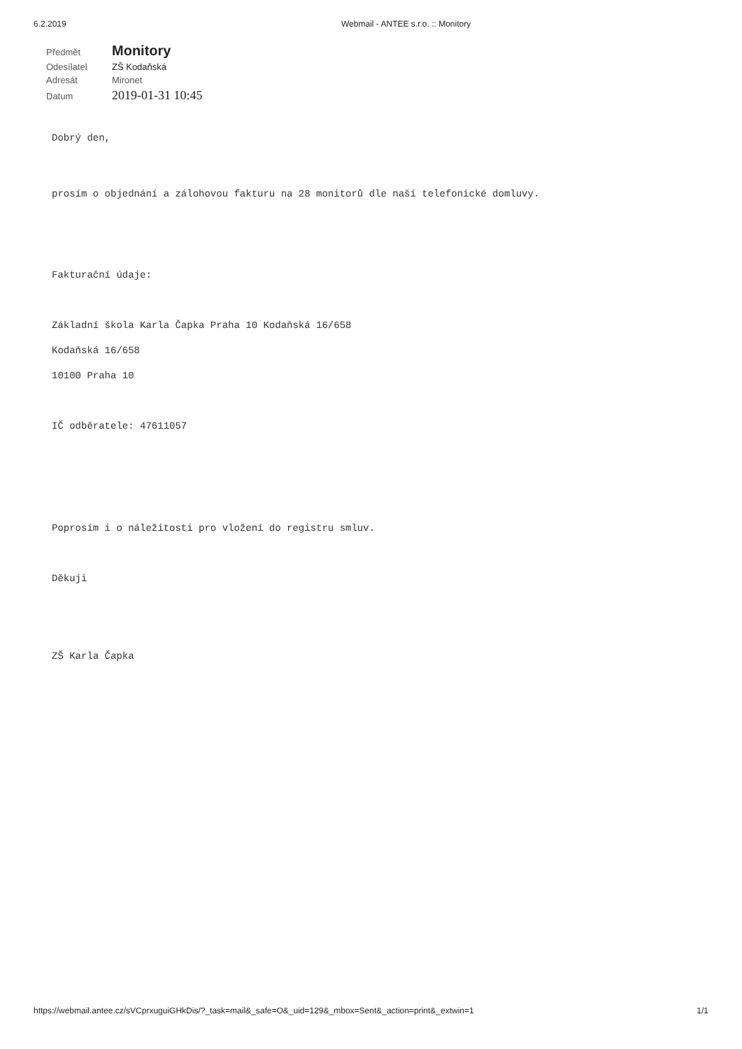6.2.2019 Webmail - ANTEE s.r.o. :: Monitory
| Předmět | Monitory |
| Odesílatel | ZŠ Kodaňská |
| Adresát | Mironet |
| Datum | 2019-01-31 10:45 |
Dobrý den,
prosím o objednání a zálohovou fakturu na 28 monitorů dle naší telefonické domluvy.
Fakturační údaje:
Základní škola Karla Čapka Praha 10 Kodaňská 16/658
Kodaňská 16/658
10100 Praha 10
IČ odběratele: 47611057
Poprosím i o náležitosti pro vložení do registru smluv.
Děkuji
ZŠ Karla Čapka
https://webmail.antee.cz/sVCprxuguiGHkDis/?_task=mail&_safe=O&_uid=129&_mbox=Sent&_action=print&_extwin=1 1/1